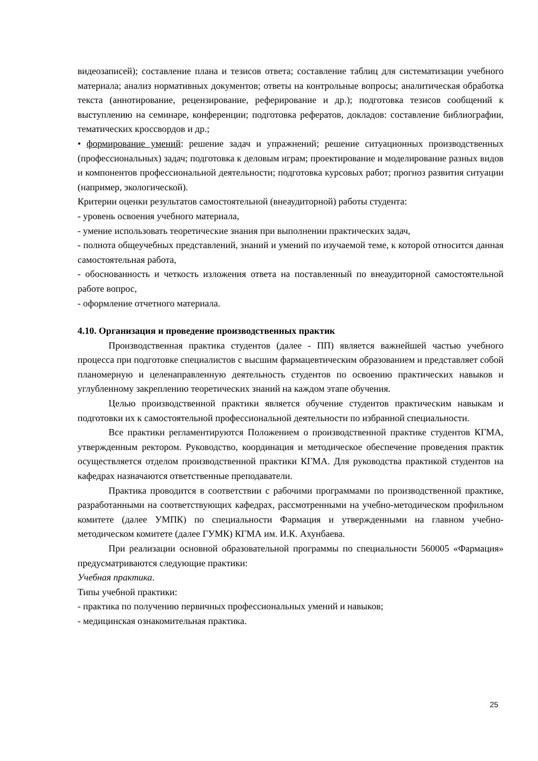видеозаписей); составление плана и тезисов ответа; составление таблиц для систематизации учебного материала; анализ нормативных документов; ответы на контрольные вопросы; аналитическая обработка текста (аннотирование, рецензирование, реферирование и др.); подготовка тезисов сообщений к выступлению на семинаре, конференции; подготовка рефератов, докладов: составление библиографии, тематических кроссвордов и др.;
• формирование умений: решение задач и упражнений; решение ситуационных производственных (профессиональных) задач; подготовка к деловым играм; проектирование и моделирование разных видов и компонентов профессиональной деятельности; подготовка курсовых работ; прогноз развития ситуации (например, экологической).
Критерии оценки результатов самостоятельной (внеаудиторной) работы студента:
- уровень освоения учебного материала,
- умение использовать теоретические знания при выполнении практических задач,
- полнота общеучебных представлений, знаний и умений по изучаемой теме, к которой относится данная самостоятельная работа,
- обоснованность и четкость изложения ответа на поставленный по внеаудиторной самостоятельной работе вопрос,
- оформление отчетного материала.
4.10. Организация и проведение производственных практик
Производственная практика студентов (далее - ПП) является важнейшей частью учебного процесса при подготовке специалистов с высшим фармацевтическим образованием и представляет собой планомерную и целенаправленную деятельность студентов по освоению практических навыков и углубленному закреплению теоретических знаний на каждом этапе обучения.
Целью производственной практики является обучение студентов практическим навыкам и подготовки их к самостоятельной профессиональной деятельности по избранной специальности.
Все практики регламентируются Положением о производственной практике студентов КГМА, утвержденным ректором. Руководство, координация и методическое обеспечение проведения практик осуществляется отделом производственной практики КГМА. Для руководства практикой студентов на кафедрах назначаются ответственные преподаватели.
Практика проводится в соответствии с рабочими программами по производственной практике, разработанными на соответствующих кафедрах, рассмотренными на учебно-методическом профильном комитете (далее УМПК) по специальности Фармация и утвержденными на главном учебно-методическом комитете (далее ГУМК) КГМА им. И.К. Ахунбаева.
При реализации основной образовательной программы по специальности 560005 «Фармация» предусматриваются следующие практики:
Учебная практика.
Типы учебной практики:
- практика по получению первичных профессиональных умений и навыков;
- медицинская ознакомительная практика.
25